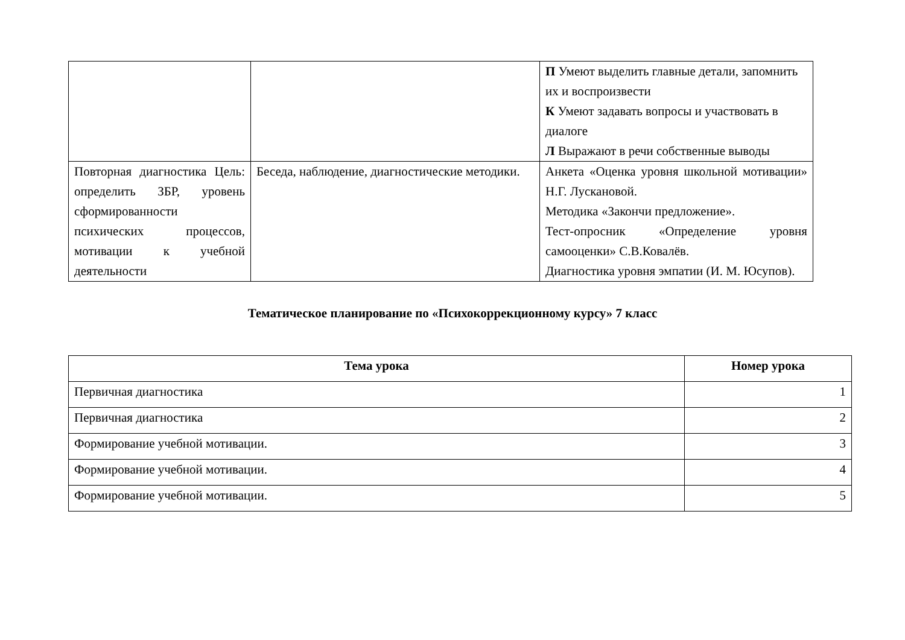| | | П Умеют выделить главные детали, запомнить их и воспроизвести К Умеют задавать вопросы и участвовать в диалоге Л Выражают в речи собственные выводы |
| Повторная диагностика Цель: определить ЗБР, уровень сформированности психических процессов, мотивации к учебной деятельности | Беседа, наблюдение, диагностические методики. | Анкета «Оценка уровня школьной мотивации» Н.Г. Лускановой. Методика «Закончи предложение». Тест-опросник «Определение уровня самооценки» С.В.Ковалёв. Диагностика уровня эмпатии (И. М. Юсупов). |
Тематическое планирование по «Психокоррекционному курсу» 7 класс
| Тема урока | Номер урока |
| --- | --- |
| Первичная диагностика | 1 |
| Первичная диагностика | 2 |
| Формирование учебной мотивации. | 3 |
| Формирование учебной мотивации. | 4 |
| Формирование учебной мотивации. | 5 |